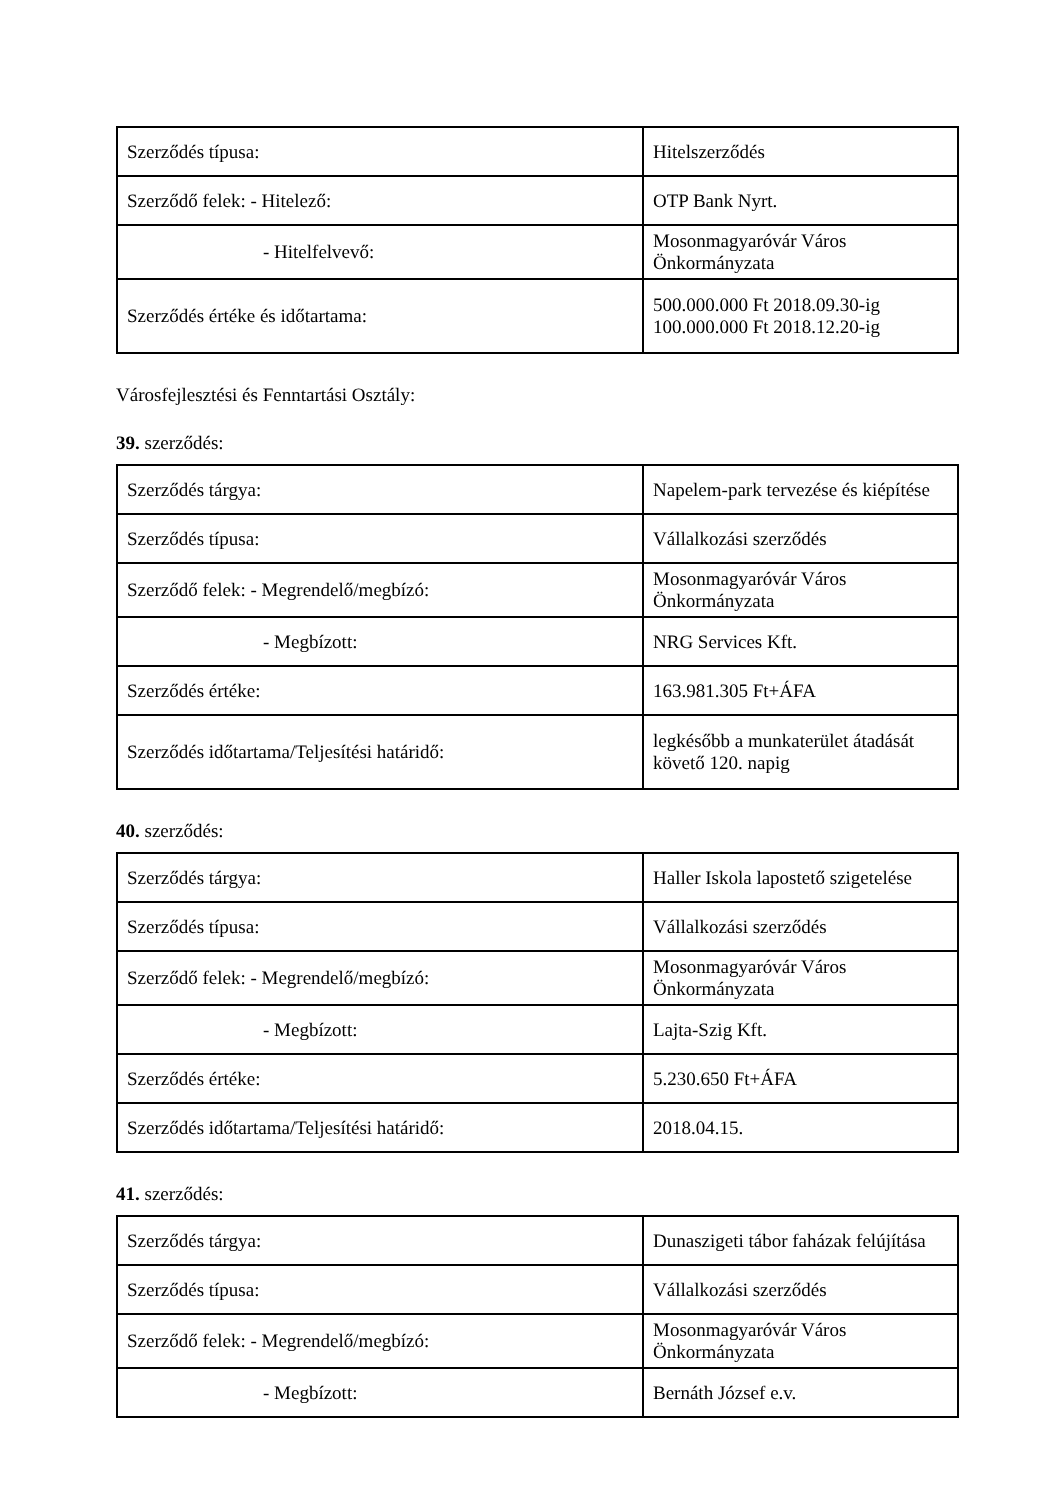| Szerződés típusa: | Hitelszerződés |
| Szerződő felek: - Hitelező: | OTP Bank Nyrt. |
| - Hitelfelvevő: | Mosonmagyaróvár Város Önkormányzata |
| Szerződés értéke és időtartama: | 500.000.000 Ft 2018.09.30-ig 100.000.000 Ft 2018.12.20-ig |
Városfejlesztési és Fenntartási Osztály:
39. szerződés:
| Szerződés tárgya: | Napelem-park tervezése és kiépítése |
| Szerződés típusa: | Vállalkozási szerződés |
| Szerződő felek: - Megrendelő/megbízó: | Mosonmagyaróvár Város Önkormányzata |
| - Megbízott: | NRG Services Kft. |
| Szerződés értéke: | 163.981.305 Ft+ÁFA |
| Szerződés időtartama/Teljesítési határidő: | legkésőbb a munkaterület átadását követő 120. napig |
40. szerződés:
| Szerződés tárgya: | Haller Iskola lapostető szigetelése |
| Szerződés típusa: | Vállalkozási szerződés |
| Szerződő felek: - Megrendelő/megbízó: | Mosonmagyaróvár Város Önkormányzata |
| - Megbízott: | Lajta-Szig Kft. |
| Szerződés értéke: | 5.230.650 Ft+ÁFA |
| Szerződés időtartama/Teljesítési határidő: | 2018.04.15. |
41. szerződés:
| Szerződés tárgya: | Dunaszigeti tábor faházak felújítása |
| Szerződés típusa: | Vállalkozási szerződés |
| Szerződő felek: - Megrendelő/megbízó: | Mosonmagyaróvár Város Önkormányzata |
| - Megbízott: | Bernáth József e.v. |